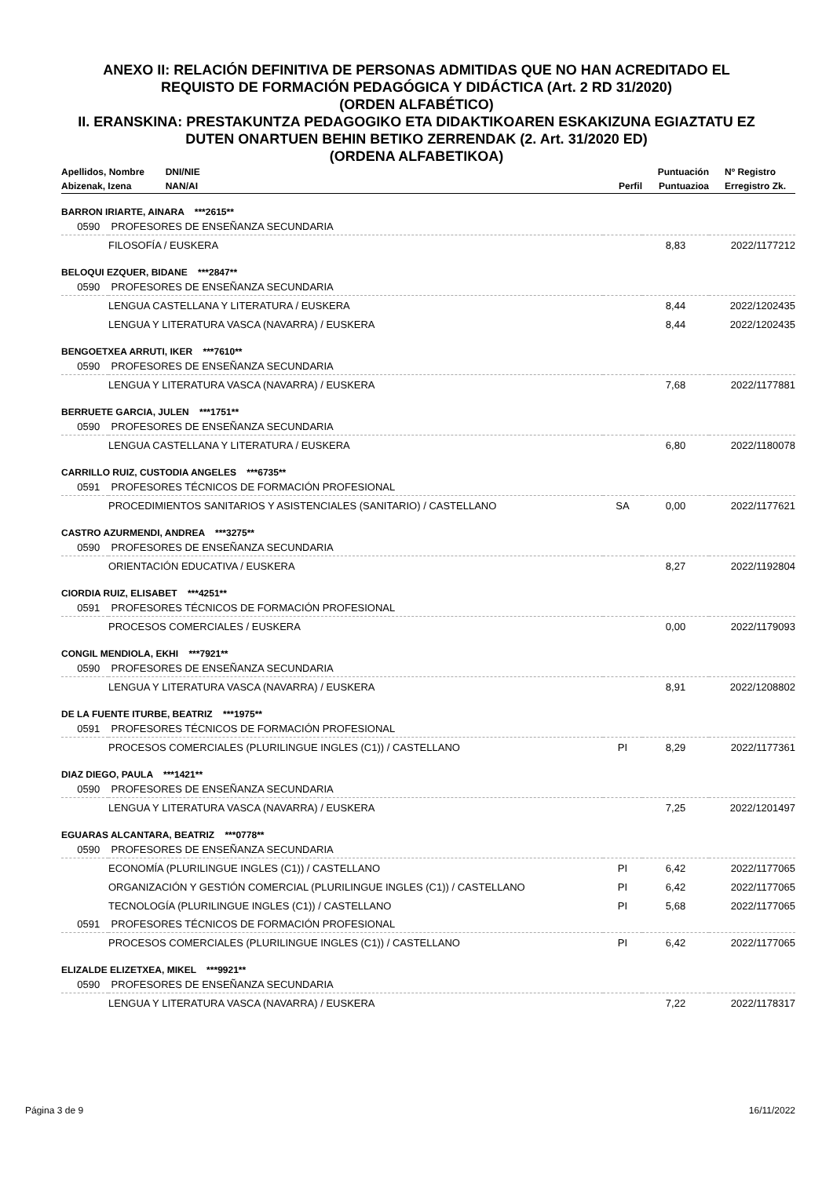ANEXO II: RELACIÓN DEFINITIVA DE PERSONAS ADMITIDAS QUE NO HAN ACREDITADO EL
REQUISTO DE FORMACIÓN PEDAGÓGICA Y DIDÁCTICA (Art. 2 RD 31/2020)
(ORDEN ALFABÉTICO)
II. ERANSKINA: PRESTAKUNTZA PEDAGOGIKO ETA DIDAKTIKOAREN ESKAKIZUNA EGIAZTATU EZ
DUTEN ONARTUEN BEHIN BETIKO ZERRENDAK (2. Art. 31/2020 ED)
(ORDENA ALFABETIKOA)
| Apellidos, Nombre DNI/NIE | | | Puntuación | Nº Registro |
| --- | --- | --- | --- | --- |
| Abizenak, Izena NAN/AI | | Perfil | Puntuazioa | Erregistro Zk. |
| BARRON IRIARTE, AINARA ***2615** | | | | |
| 0590 | PROFESORES DE ENSEÑANZA SECUNDARIA | | | |
| | FILOSOFÍA / EUSKERA | | 8,83 | 2022/1177212 |
| BELOQUI EZQUER, BIDANE ***2847** | | | | |
| 0590 | PROFESORES DE ENSEÑANZA SECUNDARIA | | | |
| | LENGUA CASTELLANA Y LITERATURA / EUSKERA | | 8,44 | 2022/1202435 |
| | LENGUA Y LITERATURA VASCA (NAVARRA) / EUSKERA | | 8,44 | 2022/1202435 |
| BENGOETXEA ARRUTI, IKER ***7610** | | | | |
| 0590 | PROFESORES DE ENSEÑANZA SECUNDARIA | | | |
| | LENGUA Y LITERATURA VASCA (NAVARRA) / EUSKERA | | 7,68 | 2022/1177881 |
| BERRUETE GARCIA, JULEN ***1751** | | | | |
| 0590 | PROFESORES DE ENSEÑANZA SECUNDARIA | | | |
| | LENGUA CASTELLANA Y LITERATURA / EUSKERA | | 6,80 | 2022/1180078 |
| CARRILLO RUIZ, CUSTODIA ANGELES ***6735** | | | | |
| 0591 | PROFESORES TÉCNICOS DE FORMACIÓN PROFESIONAL | | | |
| | PROCEDIMIENTOS SANITARIOS Y ASISTENCIALES (SANITARIO) / CASTELLANO | SA | 0,00 | 2022/1177621 |
| CASTRO AZURMENDI, ANDREA ***3275** | | | | |
| 0590 | PROFESORES DE ENSEÑANZA SECUNDARIA | | | |
| | ORIENTACIÓN EDUCATIVA / EUSKERA | | 8,27 | 2022/1192804 |
| CIORDIA RUIZ, ELISABET ***4251** | | | | |
| 0591 | PROFESORES TÉCNICOS DE FORMACIÓN PROFESIONAL | | | |
| | PROCESOS COMERCIALES / EUSKERA | | 0,00 | 2022/1179093 |
| CONGIL MENDIOLA, EKHI ***7921** | | | | |
| 0590 | PROFESORES DE ENSEÑANZA SECUNDARIA | | | |
| | LENGUA Y LITERATURA VASCA (NAVARRA) / EUSKERA | | 8,91 | 2022/1208802 |
| DE LA FUENTE ITURBE, BEATRIZ ***1975** | | | | |
| 0591 | PROFESORES TÉCNICOS DE FORMACIÓN PROFESIONAL | | | |
| | PROCESOS COMERCIALES (PLURILINGUE INGLES (C1)) / CASTELLANO | PI | 8,29 | 2022/1177361 |
| DIAZ DIEGO, PAULA ***1421** | | | | |
| 0590 | PROFESORES DE ENSEÑANZA SECUNDARIA | | | |
| | LENGUA Y LITERATURA VASCA (NAVARRA) / EUSKERA | | 7,25 | 2022/1201497 |
| EGUARAS ALCANTARA, BEATRIZ ***0778** | | | | |
| 0590 | PROFESORES DE ENSEÑANZA SECUNDARIA | | | |
| | ECONOMÍA (PLURILINGUE INGLES (C1)) / CASTELLANO | PI | 6,42 | 2022/1177065 |
| | ORGANIZACIÓN Y GESTIÓN COMERCIAL (PLURILINGUE INGLES (C1)) / CASTELLANO | PI | 6,42 | 2022/1177065 |
| | TECNOLOGÍA (PLURILINGUE INGLES (C1)) / CASTELLANO | PI | 5,68 | 2022/1177065 |
| 0591 | PROFESORES TÉCNICOS DE FORMACIÓN PROFESIONAL | | | |
| | PROCESOS COMERCIALES (PLURILINGUE INGLES (C1)) / CASTELLANO | PI | 6,42 | 2022/1177065 |
| ELIZALDE ELIZETXEA, MIKEL ***9921** | | | | |
| 0590 | PROFESORES DE ENSEÑANZA SECUNDARIA | | | |
| | LENGUA Y LITERATURA VASCA (NAVARRA) / EUSKERA | | 7,22 | 2022/1178317 |
Página 3 de 9 16/11/2022